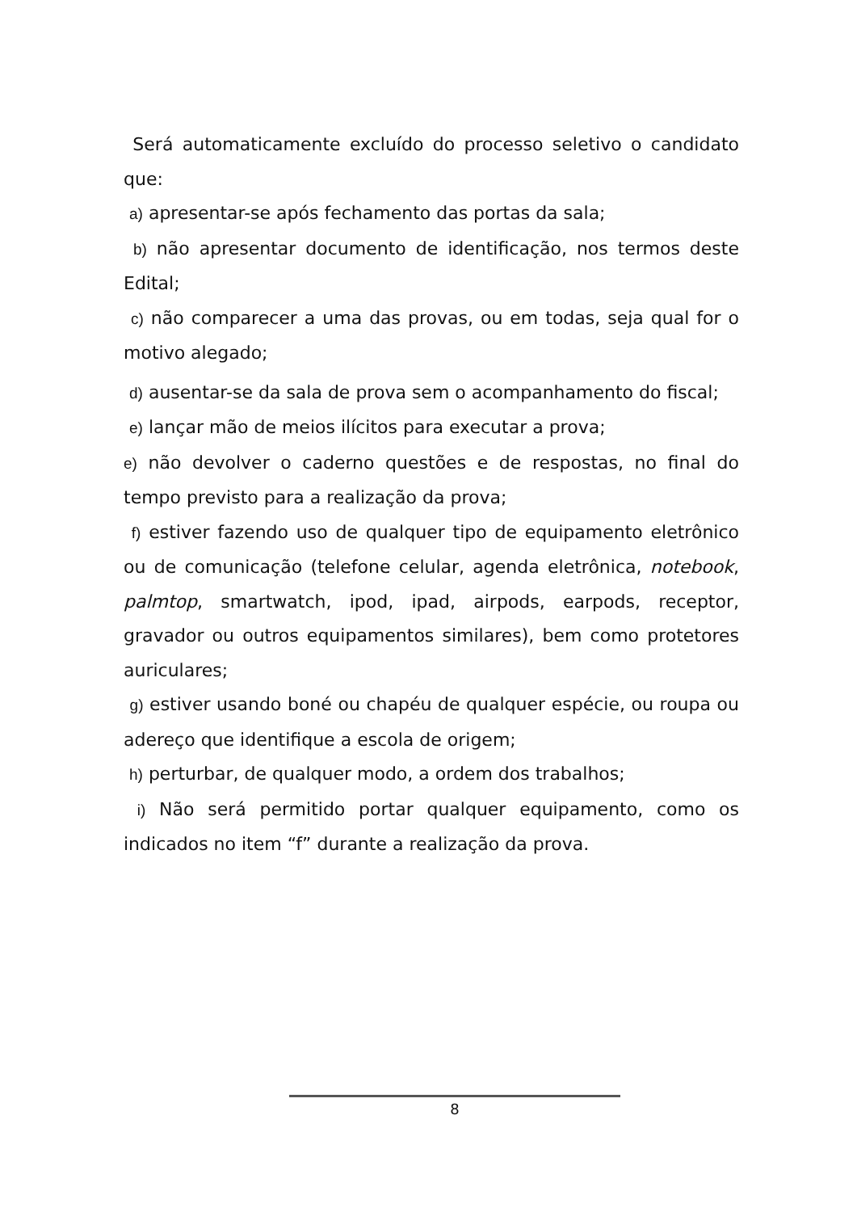Será automaticamente excluído do processo seletivo o candidato que:
a) apresentar-se após fechamento das portas da sala;
b) não apresentar documento de identificação, nos termos deste Edital;
c) não comparecer a uma das provas, ou em todas, seja qual for o motivo alegado;
d) ausentar-se da sala de prova sem o acompanhamento do fiscal;
e) lançar mão de meios ilícitos para executar a prova;
e) não devolver o caderno questões e de respostas, no final do tempo previsto para a realização da prova;
f) estiver fazendo uso de qualquer tipo de equipamento eletrônico ou de comunicação (telefone celular, agenda eletrônica, notebook, palmtop, smartwatch, ipod, ipad, airpods, earpods, receptor, gravador ou outros equipamentos similares), bem como protetores auriculares;
g) estiver usando boné ou chapéu de qualquer espécie, ou roupa ou adereço que identifique a escola de origem;
h) perturbar, de qualquer modo, a ordem dos trabalhos;
i) Não será permitido portar qualquer equipamento, como os indicados no item “f” durante a realização da prova.
8